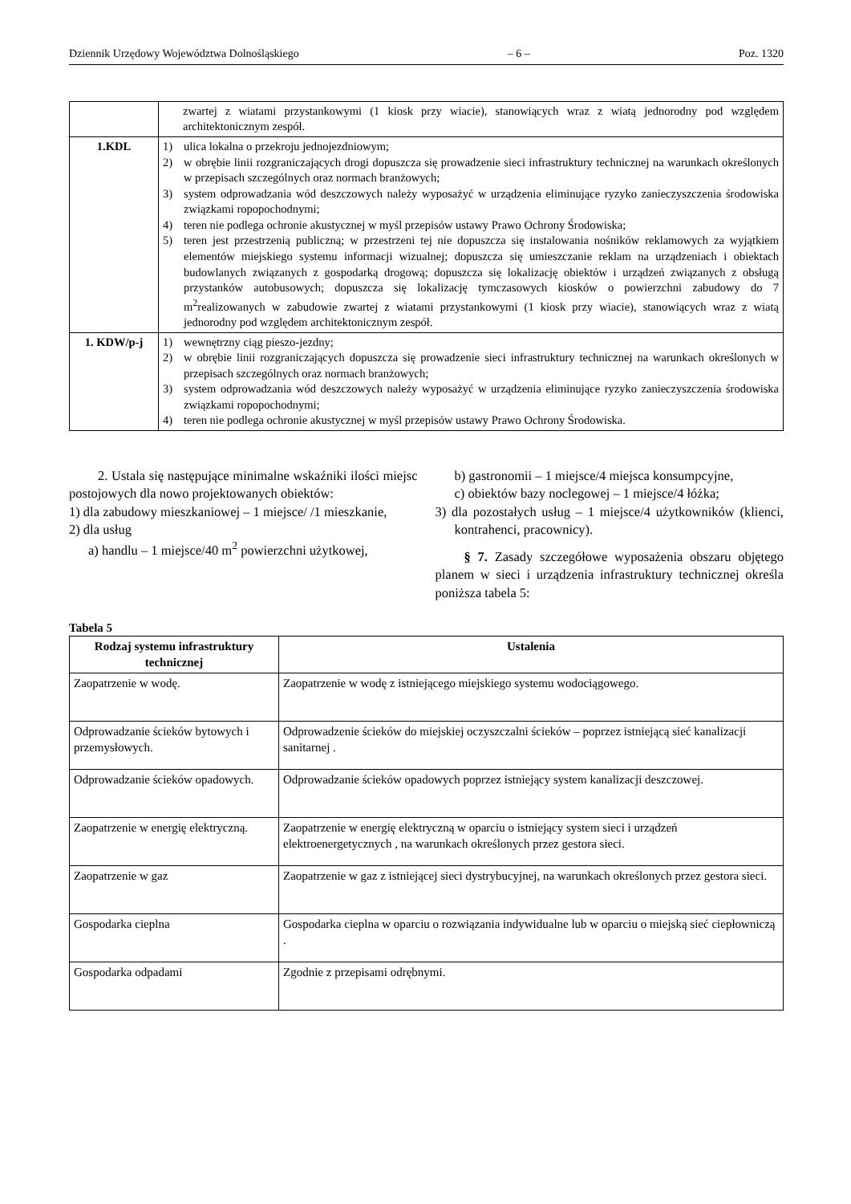Dziennik Urzędowy Województwa Dolnośląskiego – 6 – Poz. 1320
| | zwartej z wiatami przystankowymi (1 kiosk przy wiacie), stanowiących wraz z wiatą jednorodny pod względem architektonicznym zespół. |
| 1.KDL | 1) ulica lokalna o przekroju jednojezdniowym; 2) w obrębie linii rozgraniczających drogi dopuszcza się prowadzenie sieci infrastruktury technicznej na warunkach określonych w przepisach szczególnych oraz normach branżowych; 3) system odprowadzania wód deszczowych należy wyposażyć w urządzenia eliminujące ryzyko zanieczyszczenia środowiska związkami ropopochodnymi; 4) teren nie podlega ochronie akustycznej w myśl przepisów ustawy Prawo Ochrony Środowiska; 5) teren jest przestrzenią publiczną; w przestrzeni tej nie dopuszcza się instalowania nośników reklamowych za wyjątkiem elementów miejskiego systemu informacji wizualnej; dopuszcza się umieszczanie reklam na urządzeniach i obiektach budowlanych związanych z gospodarką drogową; dopuszcza się lokalizację obiektów i urządzeń związanych z obsługą przystanków autobusowych; dopuszcza się lokalizację tymczasowych kiosków o powierzchni zabudowy do 7 m<sup>2</sup>realizowanych w zabudowie zwartej z wiatami przystankowymi (1 kiosk przy wiacie), stanowiących wraz z wiatą jednorodny pod względem architektonicznym zespół. |
| 1. KDW/p-j | 1) wewnętrzny ciąg pieszo-jezdny; 2) w obrębie linii rozgraniczających dopuszcza się prowadzenie sieci infrastruktury technicznej na warunkach określonych w przepisach szczególnych oraz normach branżowych; 3) system odprowadzania wód deszczowych należy wyposażyć w urządzenia eliminujące ryzyko zanieczyszczenia środowiska związkami ropopochodnymi; 4) teren nie podlega ochronie akustycznej w myśl przepisów ustawy Prawo Ochrony Środowiska. |
2. Ustala się następujące minimalne wskaźniki ilości miejsc postojowych dla nowo projektowanych obiektów:
1) dla zabudowy mieszkaniowej – 1 miejsce/ /1 mieszkanie,
2) dla usług
a) handlu – 1 miejsce/40 m<sup>2</sup> powierzchni użytkowej,
b) gastronomii – 1 miejsce/4 miejsca konsumpcyjne,
c) obiektów bazy noclegowej – 1 miejsce/4 łóżka;
3) dla pozostałych usług – 1 miejsce/4 użytkowników (klienci, kontrahenci, pracownicy).
§ 7. Zasady szczegółowe wyposażenia obszaru objętego planem w sieci i urządzenia infrastruktury technicznej określa poniższa tabela 5:
Tabela 5
| Rodzaj systemu infrastruktury technicznej | Ustalenia |
| --- | --- |
| Zaopatrzenie w wodę. | Zaopatrzenie w wodę z istniejącego miejskiego systemu wodociągowego. |
| Odprowadzanie ścieków bytowych i przemysłowych. | Odprowadzenie ścieków do miejskiej oczyszczalni ścieków – poprzez istniejącą sieć kanalizacji sanitarnej . |
| Odprowadzanie ścieków opadowych. | Odprowadzanie ścieków opadowych poprzez istniejący system kanalizacji deszczowej. |
| Zaopatrzenie w energię elektryczną. | Zaopatrzenie w energię elektryczną w oparciu o istniejący system sieci i urządzeń elektroenergetycznych , na warunkach określonych przez gestora sieci. |
| Zaopatrzenie w gaz | Zaopatrzenie w gaz z istniejącej sieci dystrybucyjnej, na warunkach określonych przez gestora sieci. |
| Gospodarka cieplna | Gospodarka cieplna w oparciu o rozwiązania indywidualne lub w oparciu o miejską sieć ciepłowniczą . |
| Gospodarka odpadami | Zgodnie z przepisami odrębnymi. |